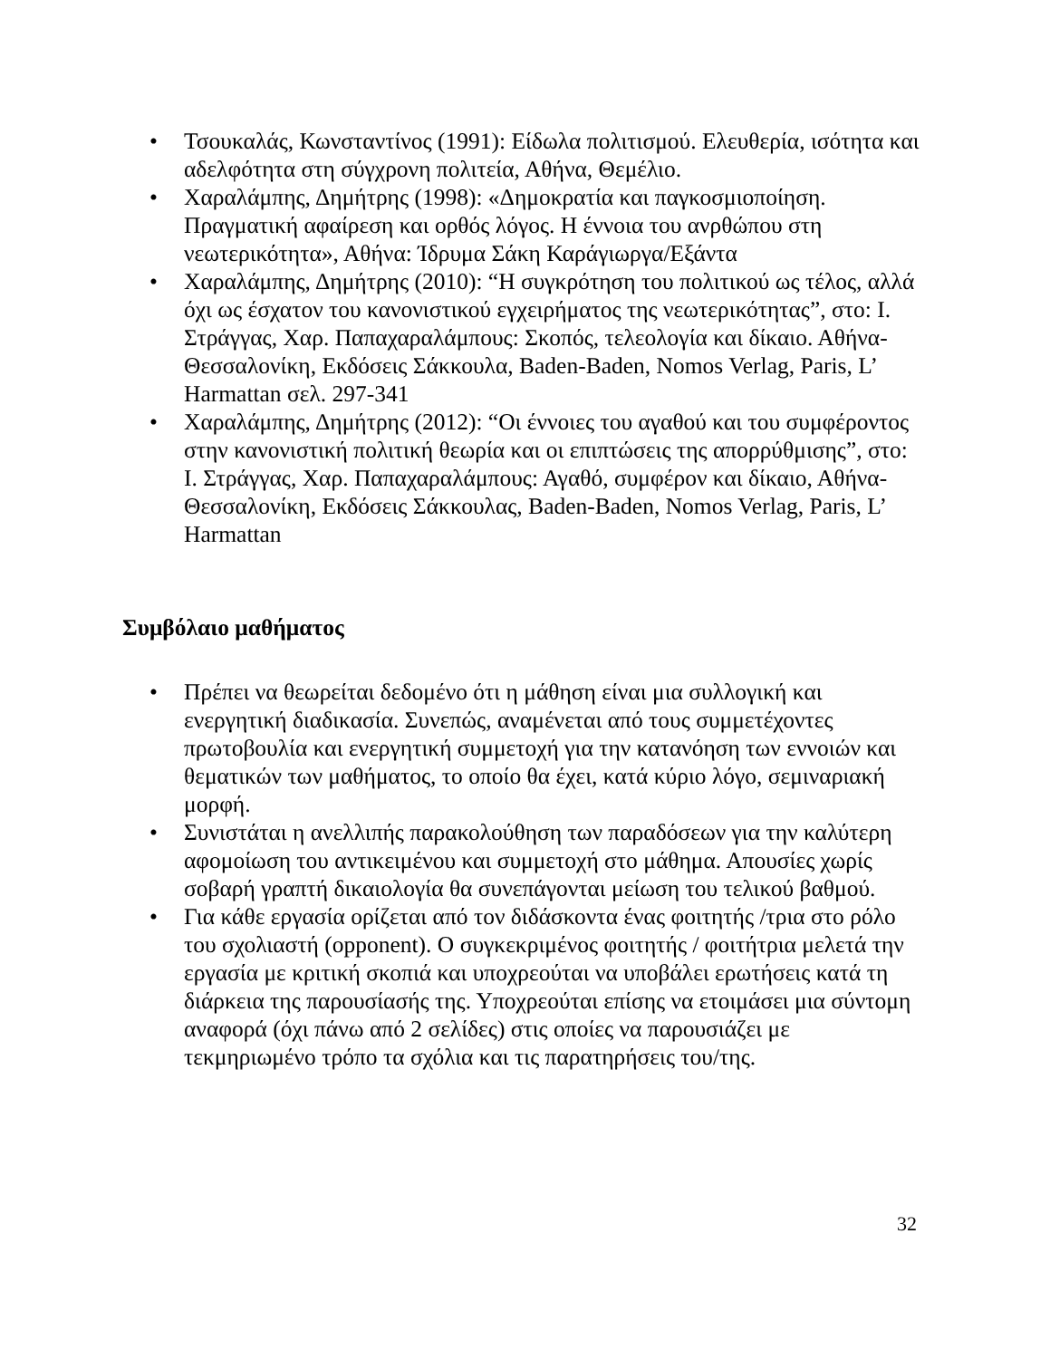• Τσουκαλάς, Κωνσταντίνος (1991): Είδωλα πολιτισμού. Ελευθερία, ισότητα και αδελφότητα στη σύγχρονη πολιτεία, Αθήνα, Θεμέλιο.
• Χαραλάμπης, Δημήτρης (1998): «Δημοκρατία και παγκοσμιοποίηση. Πραγματική αφαίρεση και ορθός λόγος. Η έννοια του ανρθώπου στη νεωτερικότητα», Αθήνα: Ίδρυμα Σάκη Καράγιωργα/Εξάντα
• Χαραλάμπης, Δημήτρης (2010): “Η συγκρότηση του πολιτικού ως τέλος, αλλά όχι ως έσχατον του κανονιστικού εγχειρήματος της νεωτερικότητας”, στο: Ι. Στράγγας, Χαρ. Παπαχαραλάμπους: Σκοπός, τελεολογία και δίκαιο. Αθήνα-Θεσσαλονίκη, Εκδόσεις Σάκκουλα, Baden-Baden, Nomos Verlag, Paris, L’ Harmattan σελ. 297-341
• Χαραλάμπης, Δημήτρης (2012): “Οι έννοιες του αγαθού και του συμφέροντος στην κανονιστική πολιτική θεωρία και οι επιπτώσεις της απορρύθμισης”, στο: Ι. Στράγγας, Χαρ. Παπαχαραλάμπους: Αγαθό, συμφέρον και δίκαιο, Αθήνα-Θεσσαλονίκη, Εκδόσεις Σάκκουλας, Baden-Baden, Nomos Verlag, Paris, L’ Harmattan
Συμβόλαιο μαθήματος
• Πρέπει να θεωρείται δεδομένο ότι η μάθηση είναι μια συλλογική και ενεργητική διαδικασία. Συνεπώς, αναμένεται από τους συμμετέχοντες πρωτοβουλία και ενεργητική συμμετοχή για την κατανόηση των εννοιών και θεματικών των μαθήματος, το οποίο θα έχει, κατά κύριο λόγο, σεμιναριακή μορφή.
• Συνιστάται η ανελλιπής παρακολούθηση των παραδόσεων για την καλύτερη αφομοίωση του αντικειμένου και συμμετοχή στο μάθημα. Απουσίες χωρίς σοβαρή γραπτή δικαιολογία θα συνεπάγονται μείωση του τελικού βαθμού.
• Για κάθε εργασία ορίζεται από τον διδάσκοντα ένας φοιτητής /τρια στο ρόλο του σχολιαστή (opponent). Ο συγκεκριμένος φοιτητής / φοιτήτρια μελετά την εργασία με κριτική σκοπιά και υποχρεούται να υποβάλει ερωτήσεις κατά τη διάρκεια της παρουσίασής της. Υποχρεούται επίσης να ετοιμάσει μια σύντομη αναφορά (όχι πάνω από 2 σελίδες) στις οποίες να παρουσιάζει με τεκμηριωμένο τρόπο τα σχόλια και τις παρατηρήσεις του/της.
32